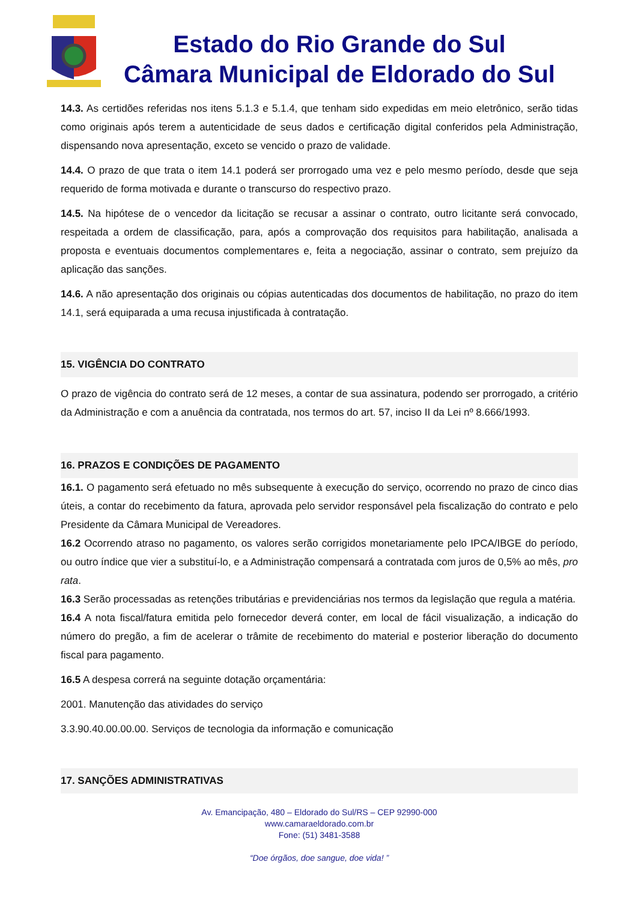Estado do Rio Grande do Sul
Câmara Municipal de Eldorado do Sul
14.3. As certidões referidas nos itens 5.1.3 e 5.1.4, que tenham sido expedidas em meio eletrônico, serão tidas como originais após terem a autenticidade de seus dados e certificação digital conferidos pela Administração, dispensando nova apresentação, exceto se vencido o prazo de validade.
14.4. O prazo de que trata o item 14.1 poderá ser prorrogado uma vez e pelo mesmo período, desde que seja requerido de forma motivada e durante o transcurso do respectivo prazo.
14.5. Na hipótese de o vencedor da licitação se recusar a assinar o contrato, outro licitante será convocado, respeitada a ordem de classificação, para, após a comprovação dos requisitos para habilitação, analisada a proposta e eventuais documentos complementares e, feita a negociação, assinar o contrato, sem prejuízo da aplicação das sanções.
14.6. A não apresentação dos originais ou cópias autenticadas dos documentos de habilitação, no prazo do item 14.1, será equiparada a uma recusa injustificada à contratação.
15. VIGÊNCIA DO CONTRATO
O prazo de vigência do contrato será de 12 meses, a contar de sua assinatura, podendo ser prorrogado, a critério da Administração e com a anuência da contratada, nos termos do art. 57, inciso II da Lei nº 8.666/1993.
16. PRAZOS E CONDIÇÕES DE PAGAMENTO
16.1. O pagamento será efetuado no mês subsequente à execução do serviço, ocorrendo no prazo de cinco dias úteis, a contar do recebimento da fatura, aprovada pelo servidor responsável pela fiscalização do contrato e pelo Presidente da Câmara Municipal de Vereadores.
16.2 Ocorrendo atraso no pagamento, os valores serão corrigidos monetariamente pelo IPCA/IBGE do período, ou outro índice que vier a substituí-lo, e a Administração compensará a contratada com juros de 0,5% ao mês, pro rata.
16.3 Serão processadas as retenções tributárias e previdenciárias nos termos da legislação que regula a matéria.
16.4 A nota fiscal/fatura emitida pelo fornecedor deverá conter, em local de fácil visualização, a indicação do número do pregão, a fim de acelerar o trâmite de recebimento do material e posterior liberação do documento fiscal para pagamento.
16.5 A despesa correrá na seguinte dotação orçamentária:
2001. Manutenção das atividades do serviço
3.3.90.40.00.00.00. Serviços de tecnologia da informação e comunicação
17. SANÇÕES ADMINISTRATIVAS
Av. Emancipação, 480 – Eldorado do Sul/RS – CEP 92990-000
www.camaraeldorado.com.br
Fone: (51) 3481-3588
“Doe órgãos, doe sangue, doe vida! ”